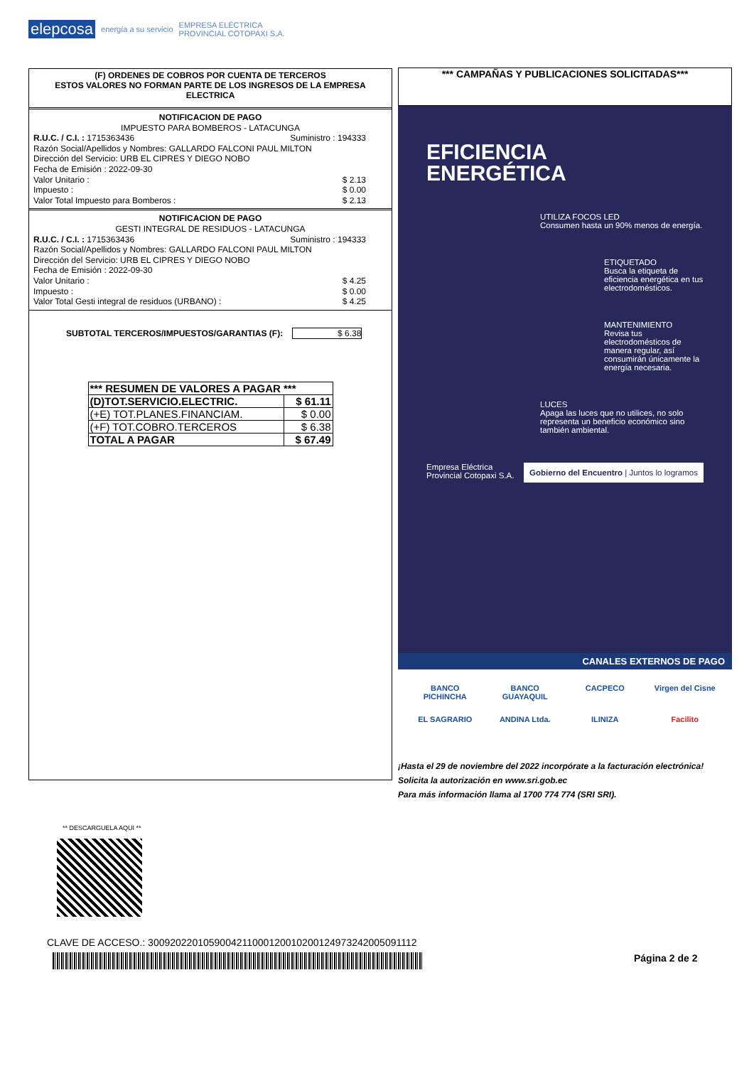elepcosa energía a su servicio EMPRESA ELÉCTRICA
PROVINCIAL COTOPAXI S.A.
(F) ORDENES DE COBROS POR CUENTA DE TERCEROS
ESTOS VALORES NO FORMAN PARTE DE LOS INGRESOS DE LA EMPRESA ELECTRICA
NOTIFICACION DE PAGO
IMPUESTO PARA BOMBEROS - LATACUNGA
R.U.C. / C.I. : 1715363436 Suministro : 194333
Razón Social/Apellidos y Nombres: GALLARDO FALCONI PAUL MILTON
Dirección del Servicio: URB EL CIPRES Y DIEGO NOBO
Fecha de Emisión : 2022-09-30
Valor Unitario : $ 2.13
Impuesto : $ 0.00
Valor Total Impuesto para Bomberos : $ 2.13
NOTIFICACION DE PAGO
GESTI INTEGRAL DE RESIDUOS - LATACUNGA
R.U.C. / C.I. : 1715363436 Suministro : 194333
Razón Social/Apellidos y Nombres: GALLARDO FALCONI PAUL MILTON
Dirección del Servicio: URB EL CIPRES Y DIEGO NOBO
Fecha de Emisión : 2022-09-30
Valor Unitario : $ 4.25
Impuesto : $ 0.00
Valor Total Gesti integral de residuos (URBANO) : $ 4.25
SUBTOTAL TERCEROS/IMPUESTOS/GARANTIAS (F): $ 6.38
| *** RESUMEN DE VALORES A PAGAR *** | |
| (D)TOT.SERVICIO.ELECTRIC. | $ 61.11 |
| (+E) TOT.PLANES.FINANCIAM. | $ 0.00 |
| (+F) TOT.COBRO.TERCEROS | $ 6.38 |
| TOTAL A PAGAR | $ 67.49 |
*** CAMPAÑAS Y PUBLICACIONES SOLICITADAS***
EFICIENCIA
ENERGÉTICA
UTILIZA FOCOS LED
Consumen hasta un 90% menos de energía.
ETIQUETADO
Busca la etiqueta de eficiencia energética en tus electrodomésticos.
MANTENIMIENTO
Revisa tus electrodomésticos de manera regular, así consumirán únicamente la energía necesaria.
LUCES
Apaga las luces que no utilices, no solo representa un beneficio económico sino también ambiental.
Empresa Eléctrica
Provincial Cotopaxi S.A. Gobierno del Encuentro | Juntos lo logramos
CANALES EXTERNOS DE PAGO
BANCO PICHINCHA BANCO GUAYAQUIL CACPECO Virgen del Cisne EL SAGRARIO ANDINA Ltda. ILINIZA Facilito
¡Hasta el 29 de noviembre del 2022 incorpórate a la facturación electrónica!
Solicita la autorización en www.sri.gob.ec
Para más información llama al 1700 774 774 (SRI SRI).
** DESCARGUELA AQUI **
CLAVE DE ACCESO.: 3009202201059004211000120010200124973242005091112
Página 2 de 2